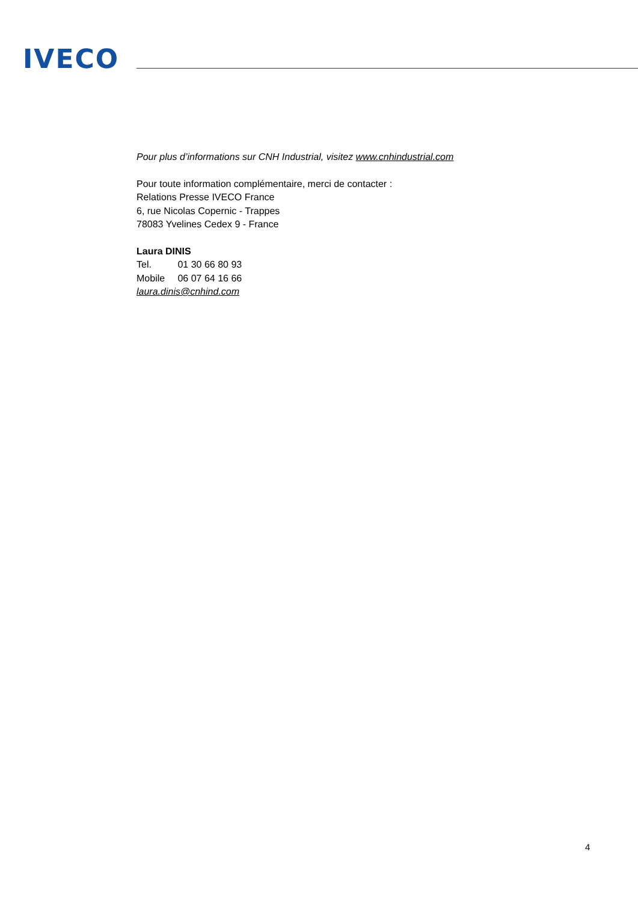IVECO
Pour plus d’informations sur CNH Industrial, visitez www.cnhindustrial.com
Pour toute information complémentaire, merci de contacter :
Relations Presse IVECO France
6, rue Nicolas Copernic - Trappes
78083 Yvelines Cedex 9 - France
Laura DINIS
Tel. 01 30 66 80 93
Mobile 06 07 64 16 66
laura.dinis@cnhind.com
4